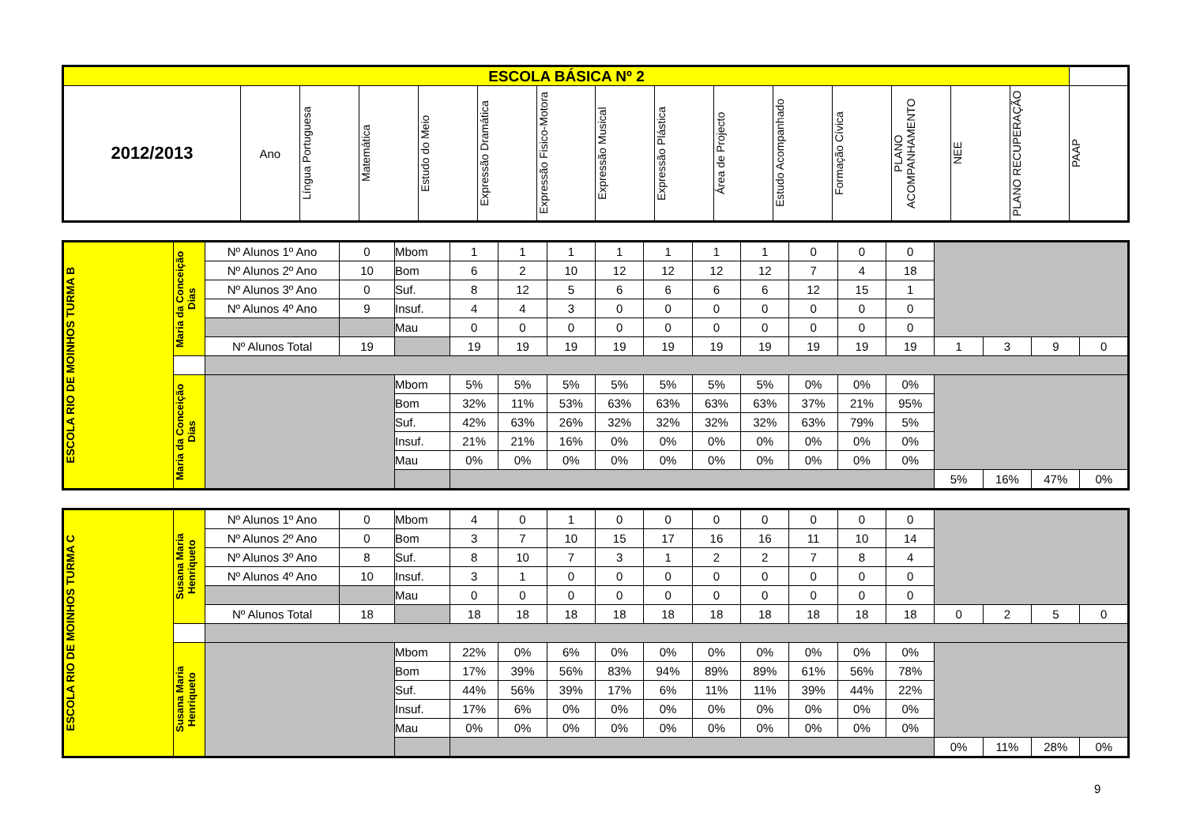| ESCOLA BÁSICA Nº 2 | | | | | | | | | | | | | | | |
| --- | --- | --- | --- | --- | --- | --- | --- | --- | --- | --- | --- | --- | --- | --- | --- |
| 2012/2013 | Ano | Língua Portuguesa | Matemática | Estudo do Meio | Expressão Dramática | Expressão Fisico-Motora | Expressão Musical | Expressão Plástica | Área de Projecto | Estudo Acompanhado | Formação Cívica | PLANO ACOMPANHAMENTO | NEE | PLANO RECUPERAÇÃO | PAAP |
| ESCOLA RIO DE MOINHOS TURMA B | Maria da Conceição Dias | Nº Alunos 1º Ano | 0 | Mbom | 1 | 1 | 1 | 1 | 1 | 1 | 1 | 0 | 0 | 0 | | | | |
| | | Nº Alunos 2º Ano | 10 | Bom | 6 | 2 | 10 | 12 | 12 | 12 | 12 | 7 | 4 | 18 | | | | |
| | | Nº Alunos 3º Ano | 0 | Suf. | 8 | 12 | 5 | 6 | 6 | 6 | 6 | 12 | 15 | 1 | | | | |
| | | Nº Alunos 4º Ano | 9 | Insuf. | 4 | 4 | 3 | 0 | 0 | 0 | 0 | 0 | 0 | 0 | | | | |
| | | | | Mau | 0 | 0 | 0 | 0 | 0 | 0 | 0 | 0 | 0 | 0 | | | | |
| | | Nº Alunos Total | 19 | | 19 | 19 | 19 | 19 | 19 | 19 | 19 | 19 | 19 | 19 | 1 | 3 | 9 | 0 |
| | Maria da Conceição Dias | | | Mbom | 5% | 5% | 5% | 5% | 5% | 5% | 5% | 0% | 0% | 0% | | | | |
| | | | | Bom | 32% | 11% | 53% | 63% | 63% | 63% | 63% | 37% | 21% | 95% | | | | |
| | | | | Suf. | 42% | 63% | 26% | 32% | 32% | 32% | 32% | 63% | 79% | 5% | | | | |
| | | | | Insuf. | 21% | 21% | 16% | 0% | 0% | 0% | 0% | 0% | 0% | 0% | | | | |
| | | | | Mau | 0% | 0% | 0% | 0% | 0% | 0% | 0% | 0% | 0% | 0% | | | | |
| | | | | | | | | | | | | | | | 5% | 16% | 47% | 0% |
| ESCOLA RIO DE MOINHOS TURMA C | Susana Maria Henriqueto | Nº Alunos 1º Ano | 0 | Mbom | 4 | 0 | 1 | 0 | 0 | 0 | 0 | 0 | 0 | 0 | | | | |
| | | Nº Alunos 2º Ano | 0 | Bom | 3 | 7 | 10 | 15 | 17 | 16 | 16 | 11 | 10 | 14 | | | | |
| | | Nº Alunos 3º Ano | 8 | Suf. | 8 | 10 | 7 | 3 | 1 | 2 | 2 | 7 | 8 | 4 | | | | |
| | | Nº Alunos 4º Ano | 10 | Insuf. | 3 | 1 | 0 | 0 | 0 | 0 | 0 | 0 | 0 | 0 | | | | |
| | | | | Mau | 0 | 0 | 0 | 0 | 0 | 0 | 0 | 0 | 0 | 0 | | | | |
| | | Nº Alunos Total | 18 | | 18 | 18 | 18 | 18 | 18 | 18 | 18 | 18 | 18 | 18 | 0 | 2 | 5 | 0 |
| | Susana Maria Henriqueto | | | Mbom | 22% | 0% | 6% | 0% | 0% | 0% | 0% | 0% | 0% | 0% | | | | |
| | | | | Bom | 17% | 39% | 56% | 83% | 94% | 89% | 89% | 61% | 56% | 78% | | | | |
| | | | | Suf. | 44% | 56% | 39% | 17% | 6% | 11% | 11% | 39% | 44% | 22% | | | | |
| | | | | Insuf. | 17% | 6% | 0% | 0% | 0% | 0% | 0% | 0% | 0% | 0% | | | | |
| | | | | Mau | 0% | 0% | 0% | 0% | 0% | 0% | 0% | 0% | 0% | 0% | | | | |
| | | | | | | | | | | | | | | | 0% | 11% | 28% | 0% |
9